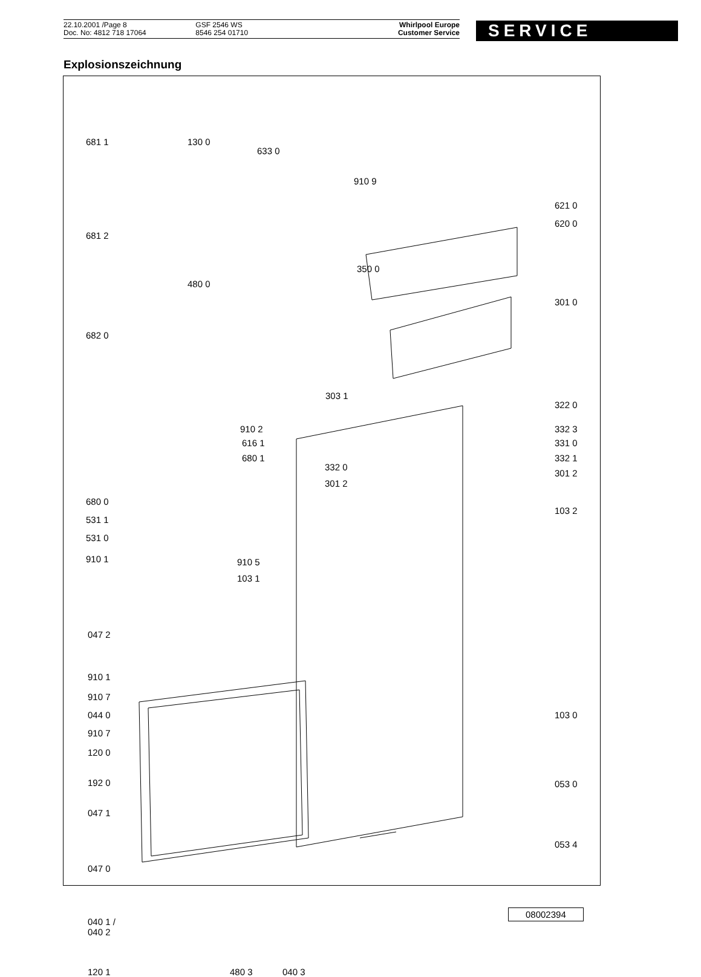22.10.2001 /Page 8
Doc. No: 4812 718 17064
GSF 2546 WS
8546 254 01710
Whirlpool Europe
Customer Service
SERVICE
Explosionszeichnung
681 1 130 0
633 0
910 9
621 0
620 0
681 2
350 0
480 0
301 0
682 0
303 1
322 0
910 2 332 3
616 1 331 0
680 1 332 1
332 0
301 2
301 2
680 0
103 2
531 1
531 0
910 1 910 5
103 1
047 2
910 1
910 7
044 0 103 0
910 7
120 0
192 0 053 0
047 1
053 4
047 0
040 1 /
040 2
120 1 480 3 040 3
08002394